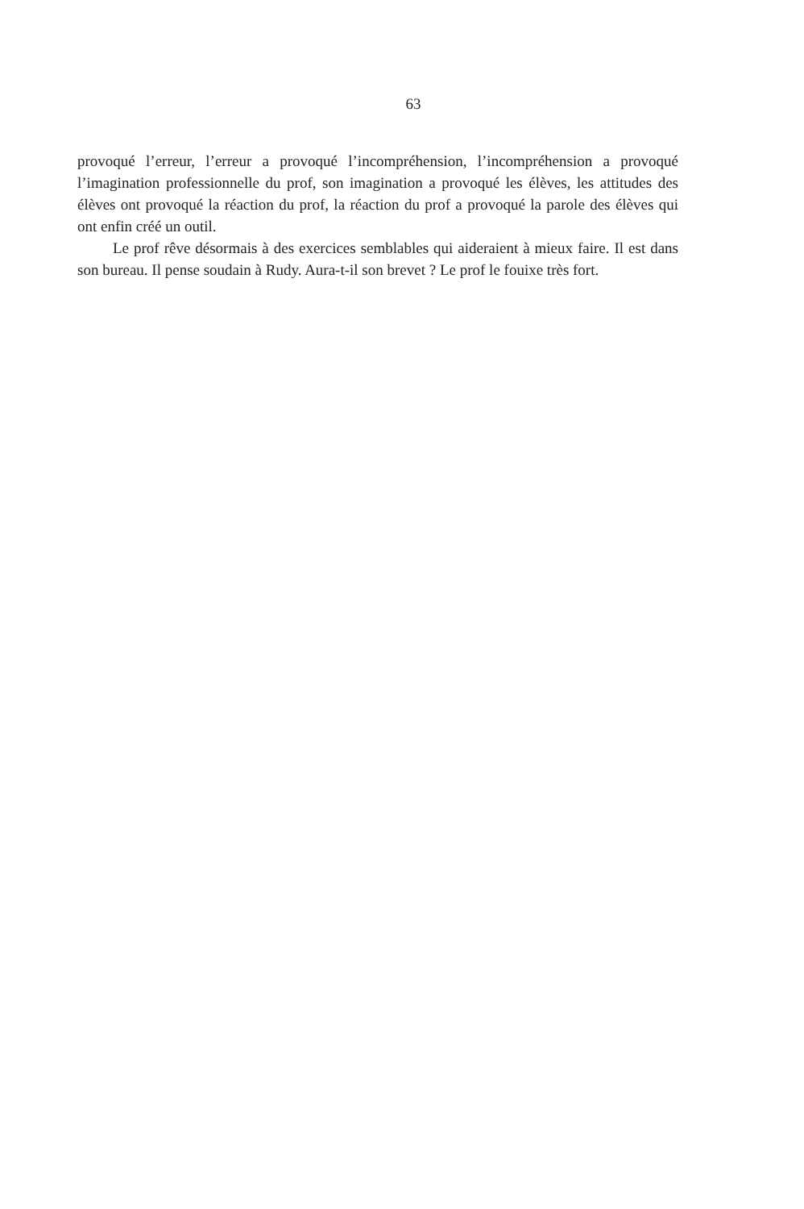63
provoqué l’erreur, l’erreur a provoqué l’incompréhension, l’incompréhension a provoqué l’imagination professionnelle du prof, son imagination a provoqué les élèves, les attitudes des élèves ont provoqué la réaction du prof, la réaction du prof a provoqué la parole des élèves qui ont enfin créé un outil.
Le prof rêve désormais à des exercices semblables qui aideraient à mieux faire. Il est dans son bureau. Il pense soudain à Rudy. Aura-t-il son brevet ? Le prof le fouixe très fort.